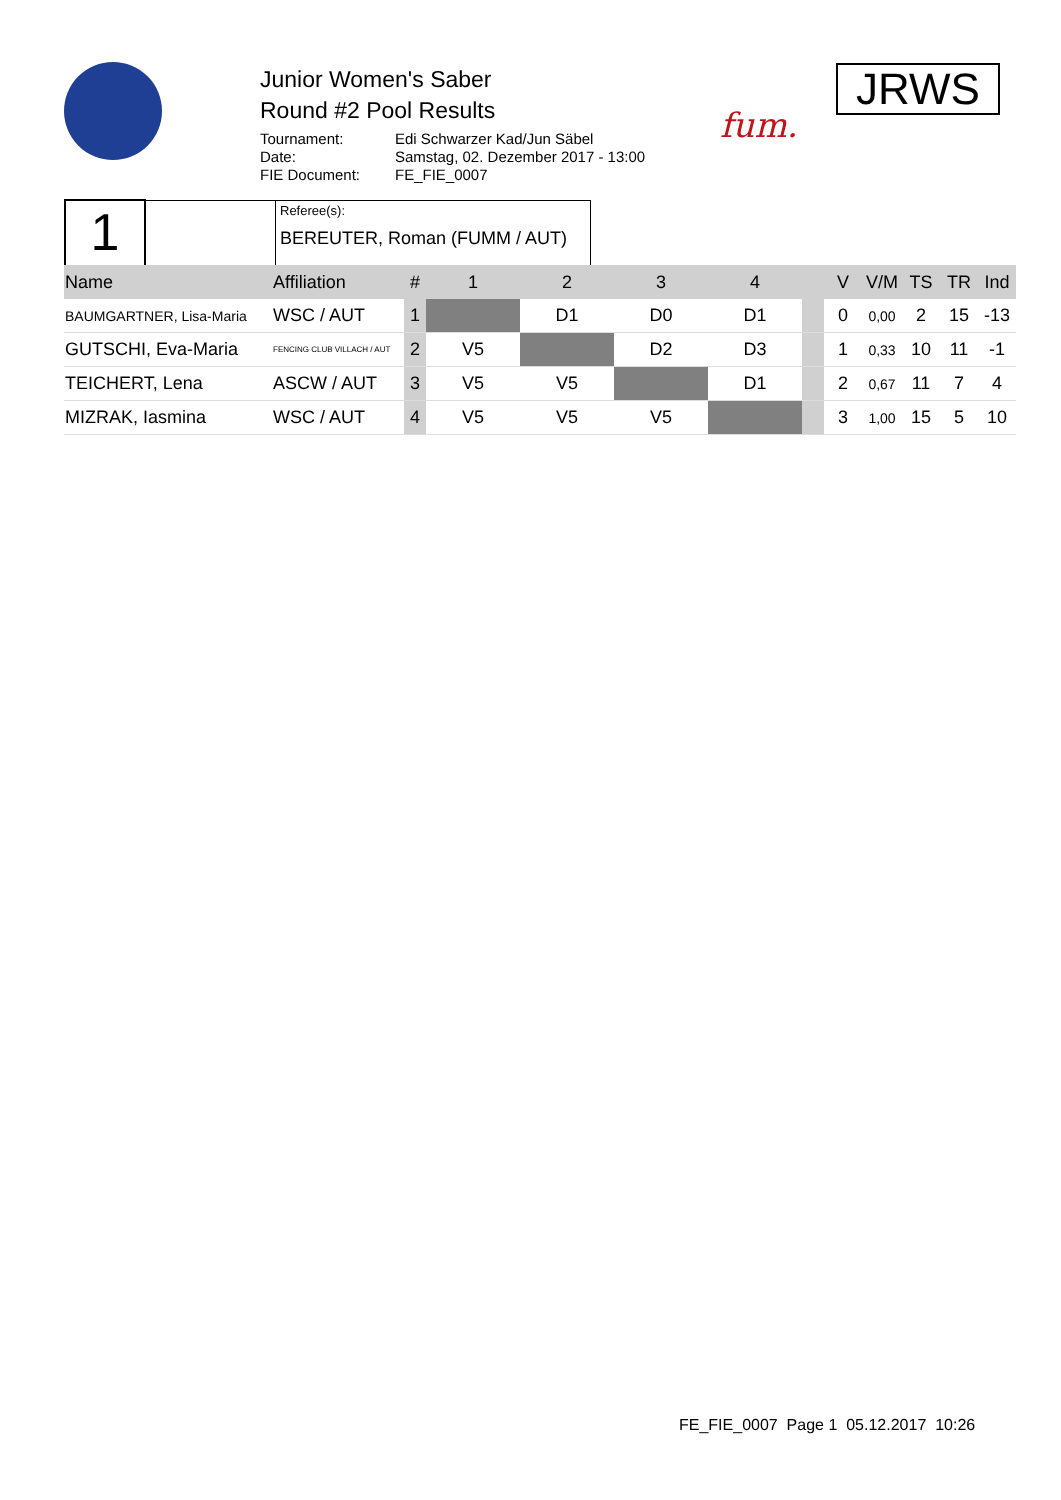Junior Women's Saber
Round #2 Pool Results
Tournament: Edi Schwarzer Kad/Jun Säbel
Date: Samstag, 02. Dezember 2017 - 13:00
FIE Document: FE_FIE_0007
fum.
JRWS
| 1 | | Referee(s): BEREUTER, Roman (FUMM / AUT) |
| Name | Affiliation | # | 1 | 2 | 3 | 4 | | V | V/M | TS | TR | Ind |
| --- | --- | --- | --- | --- | --- | --- | --- | --- | --- | --- | --- | --- |
| BAUMGARTNER, Lisa-Maria | WSC / AUT | 1 | | D1 | D0 | D1 | | 0 | 0,00 | 2 | 15 | -13 |
| GUTSCHI, Eva-Maria | FENCING CLUB VILLACH / AUT | 2 | V5 | | D2 | D3 | | 1 | 0,33 | 10 | 11 | -1 |
| TEICHERT, Lena | ASCW / AUT | 3 | V5 | V5 | | D1 | | 2 | 0,67 | 11 | 7 | 4 |
| MIZRAK, Iasmina | WSC / AUT | 4 | V5 | V5 | V5 | | | 3 | 1,00 | 15 | 5 | 10 |
FE_FIE_0007 Page 1 05.12.2017 10:26